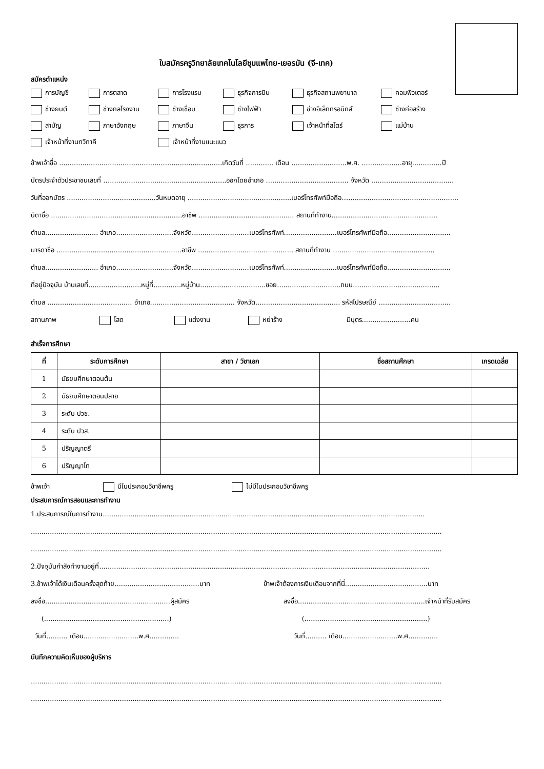ใบสมัครครูวิทยาลัยเทคโนโลยีชุมแพไทย-เยอรมัน (จี-เทค)
สมัครตำแหน่ง
การบัญชี
การตลาด
การโรงแรม
ธุรกิจการบิน
ธุรกิจสถานพยาบาล
คอมพิวเตอร์
ช่างยนต์
ช่างกลโรงงาน
ช่างเชื่อม
ช่างไฟฟ้า
ช่างอิเล็กทรอนิกส์
ช่างก่อสร้าง
สามัญ
ภาษาอังกฤษ
ภาษาจีน
ธุรการ
เจ้าหน้าที่สโตร์
แม่บ้าน
เจ้าหน้าที่งานทวิภาคี
เจ้าหน้าที่งานแนะแนว
ข้าพเจ้าชื่อ .............................................................................เกิดวันที่ ............. เดือน ..........................พ.ศ. ...................อายุ..............ปี
บัตรประจำตัวประชาชนเลขที่ ….......................................................ออกโดยอำเภอ ....................................... จังหวัด .......................................
วันที่ออกบัตร ..........................................วันหมดอายุ .................................................เบอร์โทรศัพท์มือถือ…....................................................
บิดาชื่อ ..............................................................อาชีพ ............................................. สถานที่ทำงาน..................................................
ตำบล......................... อำเภอ...........................จังหวัด...........................เบอร์โทรศัพท์.........................เบอร์โทรศัพท์มือถือ..............................
มารดาชื่อ ...........................................................อาชีพ ............................................. สถานที่ทำงาน ................................................
ตำบล......................... อำเภอ...........................จังหวัด...........................เบอร์โทรศัพท์.........................เบอร์โทรศัพท์มือถือ..............................
ที่อยู่ปัจจุบัน บ้านเลขที่.........................หมู่ที่.............หมู่บ้าน...............................ซอย..............................ถนน.........................................
ตำบล ........................................ อำเภอ........................................ จังหวัด........................................ รหัสไปรษณีย์ ..................................
สถานภาพ โสด แต่งงาน หย่าร้าง มีบุตร.......................คน
สำเร็จการศึกษา
| ที่ | ระดับการศึกษา | สาขา / วิชาเอก | ชื่อสถานศึกษา | เกรดเฉลี่ย |
| --- | --- | --- | --- | --- |
| 1 | มัธยมศึกษาตอนต้น | | | |
| 2 | มัธยมศึกษาตอนปลาย | | | |
| 3 | ระดับ ปวช. | | | |
| 4 | ระดับ ปวส. | | | |
| 5 | ปริญญาตรี | | | |
| 6 | ปริญญาโท | | | |
ข้าพเจ้า มีใบประกอบวิชาชีพครู ไม่มีใบประกอบวิชาชีพครู
ประสบการณ์การสอนและการทำงาน
1.ประสบการณ์ในการทำงาน........................................................................................................................................................
..................................................................................................................................................................................................
..................................................................................................................................................................................................
2.ปัจจุบันกำลังทำงานอยู่ที่............................................................................................................................................................
3.ข้าพเจ้าได้เงินเดือนครั้งสุดท้าย........................................บาท ข้าพเจ้าต้องการเงินเดือนจากที่นี่.......................................บาท
ลงชื่อ...........................................................ผู้สมัคร ลงชื่อ............................................................เจ้าหน้าที่รับสมัคร
(...........................................................) (..........................................................)
วันที่.......... เดือน..........................พ.ศ.............. วันที่.......... เดือน..........................พ.ศ..............
บันทึกความคิดเห็นของผู้บริหาร
..................................................................................................................................................................................................
..................................................................................................................................................................................................